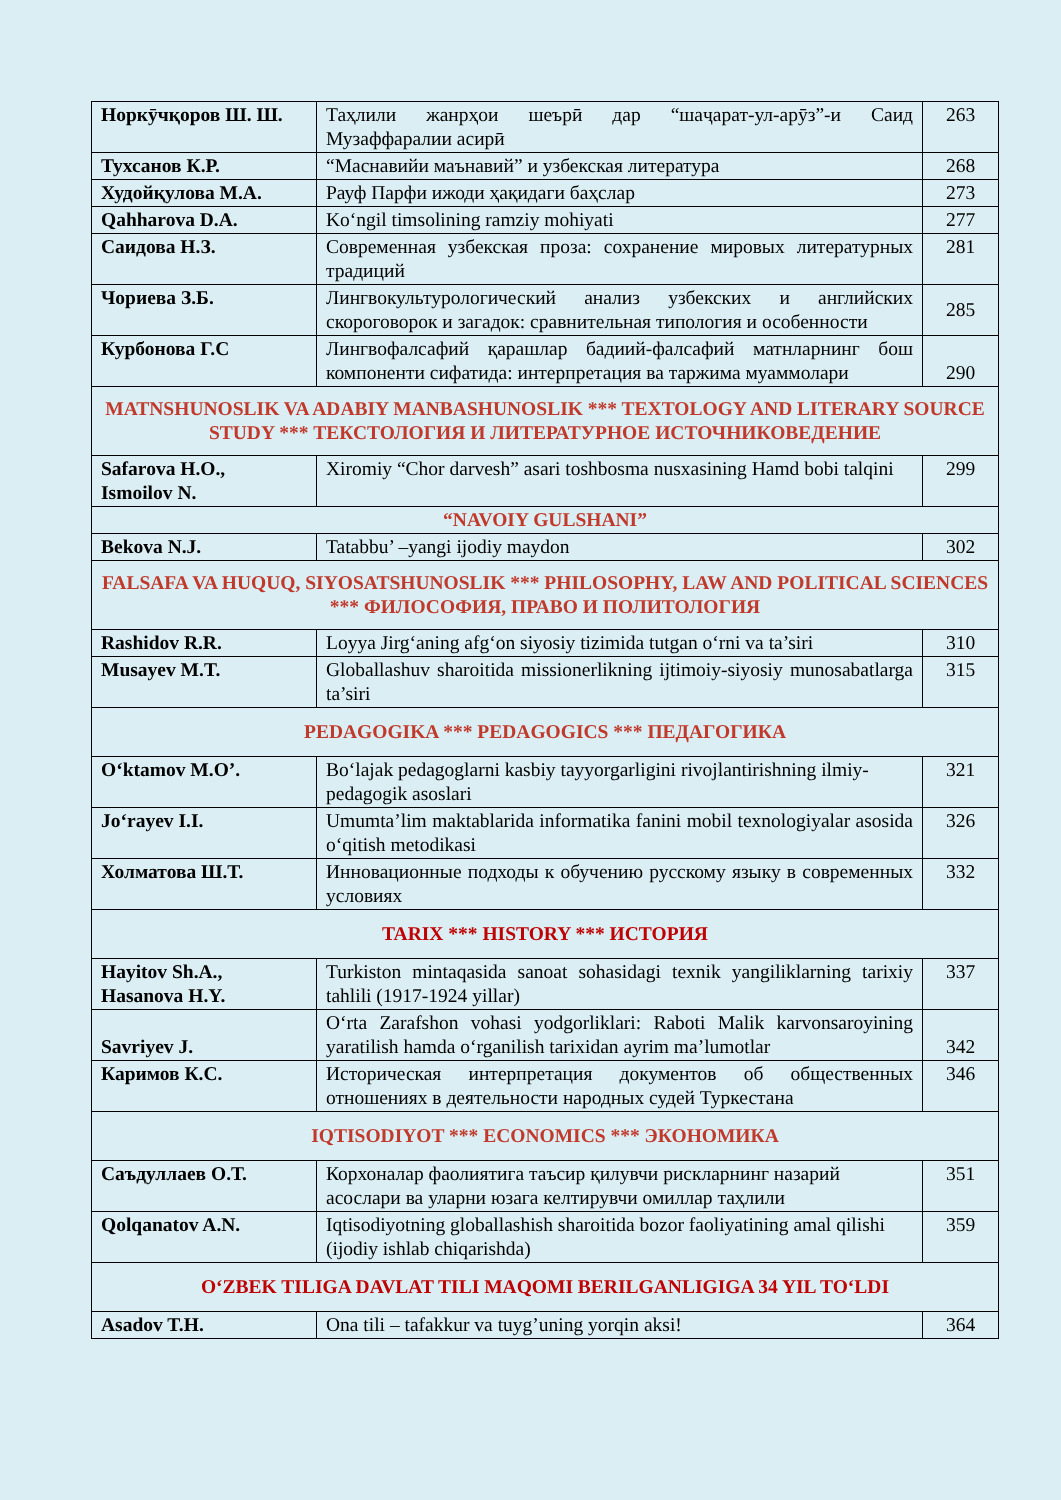| Норкӯчқоров Ш. Ш. | Таҳлили жанрҳои шеърӣ дар “шаҷарат-ул-арӯз”-и Саид Музаффаралии асирӣ | 263 |
| Тухсанов К.Р. | “Маснавийи маънавий” и узбекская литература | 268 |
| Худойқулова М.А. | Рауф Парфи ижоди ҳақидаги баҳслар | 273 |
| Qahharova D.A. | Ko‘ngil timsolining ramziy mohiyati | 277 |
| Саидова Н.З. | Современная узбекская проза: сохранение мировых литературных традиций | 281 |
| Чориева З.Б. | Лингвокультурологический анализ узбекских и английских скороговорок и загадок: сравнительная типология и особенности | 285 |
| Курбонова Г.С | Лингвофалсафий қарашлар бадиий-фалсафий матнларнинг бош компоненти сифатида: интерпретация ва таржима муаммолари | 290 |
| MATNSHUNOSLIK VA ADABIY MANBASHUNOSLIK *** TEXTOLOGY AND LITERARY SOURCE STUDY *** ТЕКСТОЛОГИЯ И ЛИТЕРАТУРНОЕ ИСТОЧНИКОВЕДЕНИЕ | | |
| Safarova H.O., Ismoilov N. | Xiromiy “Chor darvesh” asari toshbosma nusxasining Hamd bobi talqini | 299 |
| “NAVOIY GULSHANI” | | |
| Bekova N.J. | Tatabbu’ –yangi ijodiy maydon | 302 |
| FALSAFA VA HUQUQ, SIYOSATSHUNOSLIK *** PHILOSOPHY, LAW AND POLITICAL SCIENCES *** ФИЛОСОФИЯ, ПРАВО И ПОЛИТОЛОГИЯ | | |
| Rashidov R.R. | Loyya Jirg‘aning afg‘on siyosiy tizimida tutgan o‘rni va ta’siri | 310 |
| Musayev M.T. | Globallashuv sharoitida missionerlikning ijtimoiy-siyosiy munosabatlarga ta’siri | 315 |
| PEDAGOGIKA *** PEDAGOGICS *** ПЕДАГОГИКА | | |
| O‘ktamov M.O’. | Bo‘lajak pedagoglarni kasbiy tayyorgarligini rivojlantirishning ilmiy-pedagogik asoslari | 321 |
| Jo‘rayev I.I. | Umumta’lim maktablarida informatika fanini mobil texnologiyalar asosida o‘qitish metodikasi | 326 |
| Холматова Ш.Т. | Инновационные подходы к обучению русскому языку в современных условиях | 332 |
| TARIX *** HISTORY *** ИСТОРИЯ | | |
| Hayitov Sh.A., Hasanova H.Y. | Turkiston mintaqasida sanoat sohasidagi texnik yangiliklarning tarixiy tahlili (1917-1924 yillar) | 337 |
| Savriyev J. | O‘rta Zarafshon vohasi yodgorliklari: Raboti Malik karvonsaroyining yaratilish hamda o‘rganilish tarixidan ayrim ma’lumotlar | 342 |
| Каримов К.С. | Историческая интерпретация документов об общественных отношениях в деятельности народных судей Туркестана | 346 |
| IQTISODIYOT *** ECONOMICS *** ЭКОНОМИКА | | |
| Саъдуллаев О.Т. | Корхоналар фаолиятига таъсир қилувчи рискларнинг назарий асослари ва уларни юзага келтирувчи омиллар таҳлили | 351 |
| Qolqanatov A.N. | Iqtisodiyotning globallashish sharoitida bozor faoliyatining amal qilishi (ijodiy ishlab chiqarishda) | 359 |
| O‘ZBEK TILIGA DAVLAT TILI MAQOMI BERILGANLIGIGA 34 YIL TO‘LDI | | |
| Asadov T.H. | Ona tili – tafakkur va tuyg’uning yorqin aksi! | 364 |